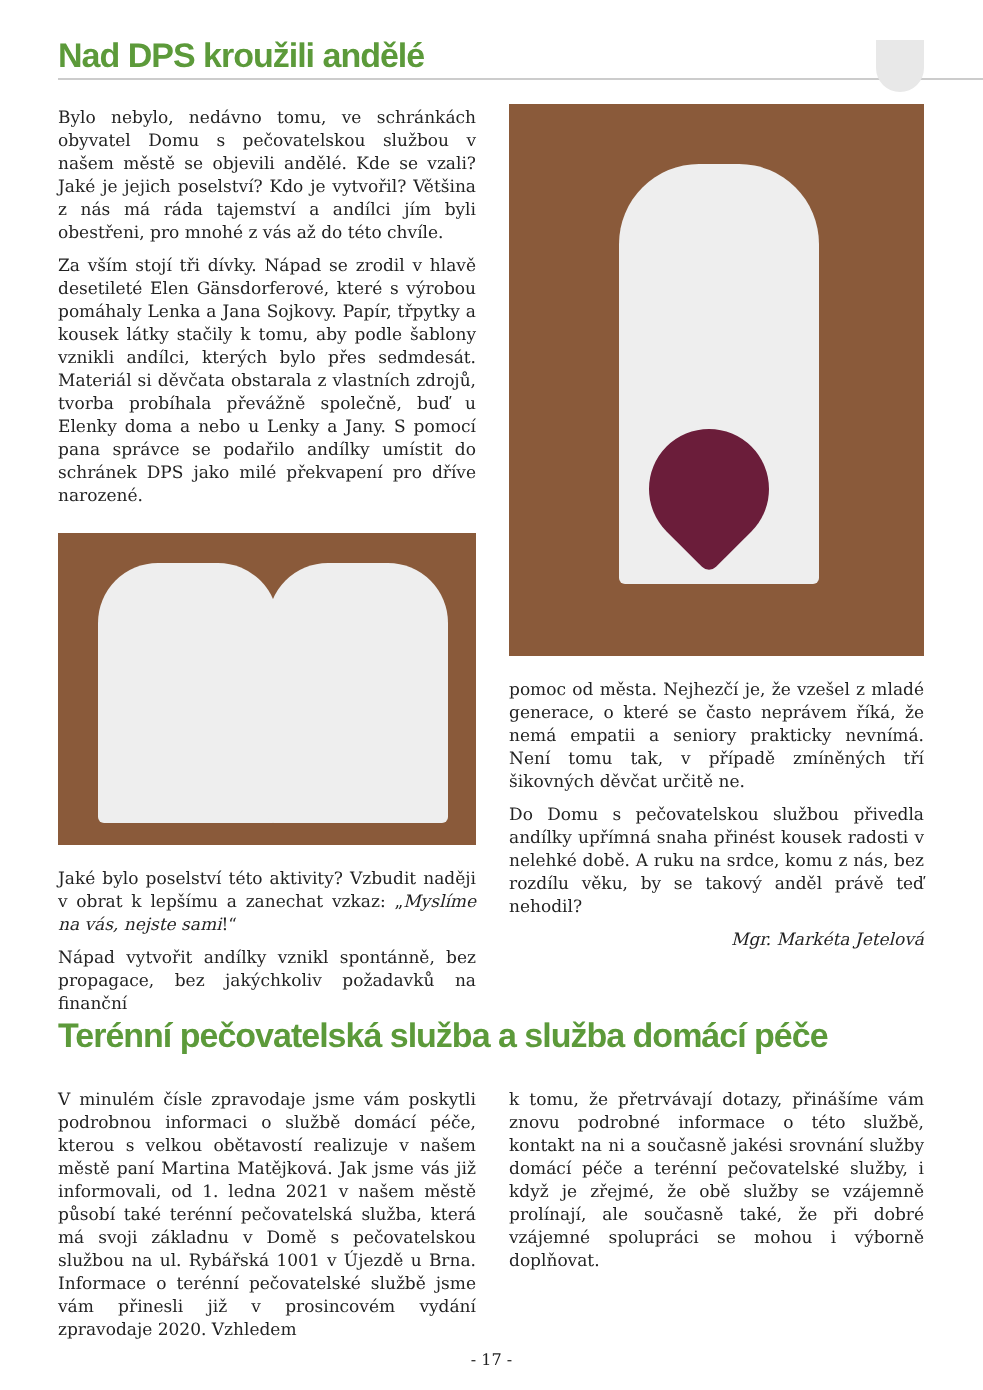Nad DPS kroužili andělé
Bylo nebylo, nedávno tomu, ve schránkách obyvatel Domu s pečovatelskou službou v našem městě se objevili andělé. Kde se vzali? Jaké je jejich poselství? Kdo je vytvořil? Většina z nás má ráda tajemství a andílci jím byli obestřeni, pro mnohé z vás až do této chvíle.
Za vším stojí tři dívky. Nápad se zrodil v hlavě desetileté Elen Gänsdorferové, které s výrobou pomáhaly Lenka a Jana Sojkovy. Papír, třpytky a kousek látky stačily k tomu, aby podle šablony vznikli andílci, kterých bylo přes sedmdesát. Materiál si děvčata obstarala z vlastních zdrojů, tvorba probíhala převážně společně, buď u Elenky doma a nebo u Lenky a Jany. S pomocí pana správce se podařilo andílky umístit do schránek DPS jako milé překvapení pro dříve narozené.
Jaké bylo poselství této aktivity? Vzbudit naději v obrat k lepšímu a zanechat vzkaz: „Myslíme na vás, nejste sami!“
Nápad vytvořit andílky vznikl spontánně, bez propagace, bez jakýchkoliv požadavků na finanční
pomoc od města. Nejhezčí je, že vzešel z mladé generace, o které se často neprávem říká, že nemá empatii a seniory prakticky nevnímá. Není tomu tak, v případě zmíněných tří šikovných děvčat určitě ne.
Do Domu s pečovatelskou službou přivedla andílky upřímná snaha přinést kousek radosti v nelehké době. A ruku na srdce, komu z nás, bez rozdílu věku, by se takový anděl právě teď nehodil?
Mgr. Markéta Jetelová
Terénní pečovatelská služba a služba domácí péče
V minulém čísle zpravodaje jsme vám poskytli podrobnou informaci o službě domácí péče, kterou s velkou obětavostí realizuje v našem městě paní Martina Matějková. Jak jsme vás již informovali, od 1. ledna 2021 v našem městě působí také terénní pečovatelská služba, která má svoji základnu v Domě s pečovatelskou službou na ul. Rybářská 1001 v Újezdě u Brna. Informace o terénní pečovatelské službě jsme vám přinesli již v prosincovém vydání zpravodaje 2020. Vzhledem
k tomu, že přetrvávají dotazy, přinášíme vám znovu podrobné informace o této službě, kontakt na ni a současně jakési srovnání služby domácí péče a terénní pečovatelské služby, i když je zřejmé, že obě služby se vzájemně prolínají, ale současně také, že při dobré vzájemné spolupráci se mohou i výborně doplňovat.
- 17 -